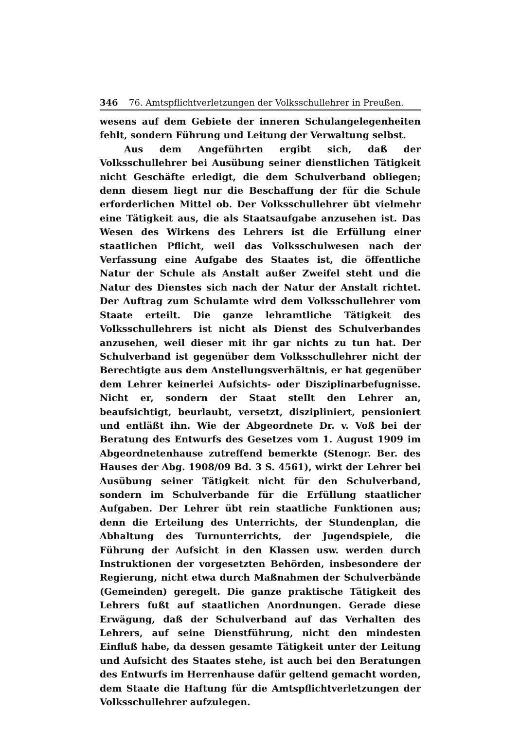346 76. Amtspflichtverletzungen der Volksschullehrer in Preußen.
wesens auf dem Gebiete der inneren Schulangelegenheiten fehlt, sondern Führung und Leitung der Verwaltung selbst.
Aus dem Angeführten ergibt sich, daß der Volksschullehrer bei Ausübung seiner dienstlichen Tätigkeit nicht Geschäfte erledigt, die dem Schulverband obliegen; denn diesem liegt nur die Beschaffung der für die Schule erforderlichen Mittel ob. Der Volksschullehrer übt vielmehr eine Tätigkeit aus, die als Staatsaufgabe anzusehen ist. Das Wesen des Wirkens des Lehrers ist die Erfüllung einer staatlichen Pflicht, weil das Volksschulwesen nach der Verfassung eine Aufgabe des Staates ist, die öffentliche Natur der Schule als Anstalt außer Zweifel steht und die Natur des Dienstes sich nach der Natur der Anstalt richtet. Der Auftrag zum Schulamte wird dem Volksschullehrer vom Staate erteilt. Die ganze lehramtliche Tätigkeit des Volksschullehrers ist nicht als Dienst des Schulverbandes anzusehen, weil dieser mit ihr gar nichts zu tun hat. Der Schulverband ist gegenüber dem Volksschullehrer nicht der Berechtigte aus dem Anstellungsverhältnis, er hat gegenüber dem Lehrer keinerlei Aufsichts- oder Disziplinarbefugnisse. Nicht er, sondern der Staat stellt den Lehrer an, beaufsichtigt, beurlaubt, versetzt, diszipliniert, pensioniert und entläßt ihn. Wie der Abgeordnete Dr. v. Voß bei der Beratung des Entwurfs des Gesetzes vom 1. August 1909 im Abgeordnetenhause zutreffend bemerkte (Stenogr. Ber. des Hauses der Abg. 1908/09 Bd. 3 S. 4561), wirkt der Lehrer bei Ausübung seiner Tätigkeit nicht für den Schulverband, sondern im Schulverbande für die Erfüllung staatlicher Aufgaben. Der Lehrer übt rein staatliche Funktionen aus; denn die Erteilung des Unterrichts, der Stundenplan, die Abhaltung des Turnunterrichts, der Jugendspiele, die Führung der Aufsicht in den Klassen usw. werden durch Instruktionen der vorgesetzten Behörden, insbesondere der Regierung, nicht etwa durch Maßnahmen der Schulverbände (Gemeinden) geregelt. Die ganze praktische Tätigkeit des Lehrers fußt auf staatlichen Anordnungen. Gerade diese Erwägung, daß der Schulverband auf das Verhalten des Lehrers, auf seine Dienstführung, nicht den mindesten Einfluß habe, da dessen gesamte Tätigkeit unter der Leitung und Aufsicht des Staates stehe, ist auch bei den Beratungen des Entwurfs im Herrenhause dafür geltend gemacht worden, dem Staate die Haftung für die Amtspflichtverletzungen der Volksschullehrer aufzulegen.